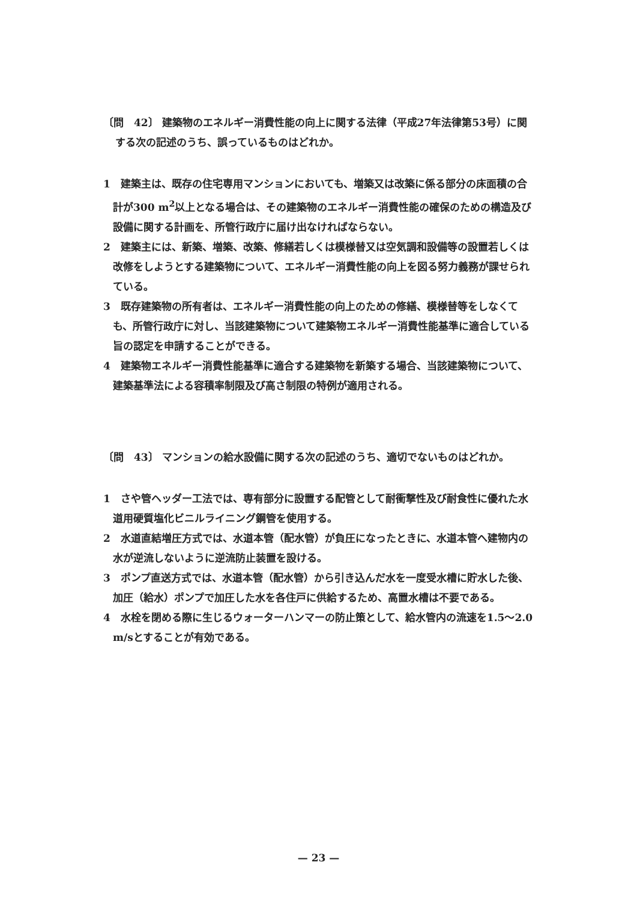〔問　42〕 建築物のエネルギー消費性能の向上に関する法律（平成27年法律第53号）に関する次の記述のうち、誤っているものはどれか。
1　建築主は、既存の住宅専用マンションにおいても、増築又は改築に係る部分の床面積の合計が300 m<sup>2</sup>以上となる場合は、その建築物のエネルギー消費性能の確保のための構造及び設備に関する計画を、所管行政庁に届け出なければならない。
2　建築主には、新築、増築、改築、修繕若しくは模様替又は空気調和設備等の設置若しくは改修をしようとする建築物について、エネルギー消費性能の向上を図る努力義務が課せられている。
3　既存建築物の所有者は、エネルギー消費性能の向上のための修繕、模様替等をしなくても、所管行政庁に対し、当該建築物について建築物エネルギー消費性能基準に適合している旨の認定を申請することができる。
4　建築物エネルギー消費性能基準に適合する建築物を新築する場合、当該建築物について、建築基準法による容積率制限及び高さ制限の特例が適用される。
〔問　43〕 マンションの給水設備に関する次の記述のうち、適切でないものはどれか。
1　さや管ヘッダー工法では、専有部分に設置する配管として耐衝撃性及び耐食性に優れた水道用硬質塩化ビニルライニング鋼管を使用する。
2　水道直結増圧方式では、水道本管（配水管）が負圧になったときに、水道本管へ建物内の水が逆流しないように逆流防止装置を設ける。
3　ポンプ直送方式では、水道本管（配水管）から引き込んだ水を一度受水槽に貯水した後、加圧（給水）ポンプで加圧した水を各住戸に供給するため、高置水槽は不要である。
4　水栓を閉める際に生じるウォーターハンマーの防止策として、給水管内の流速を1.5〜2.0 m/sとすることが有効である。
— 23 —